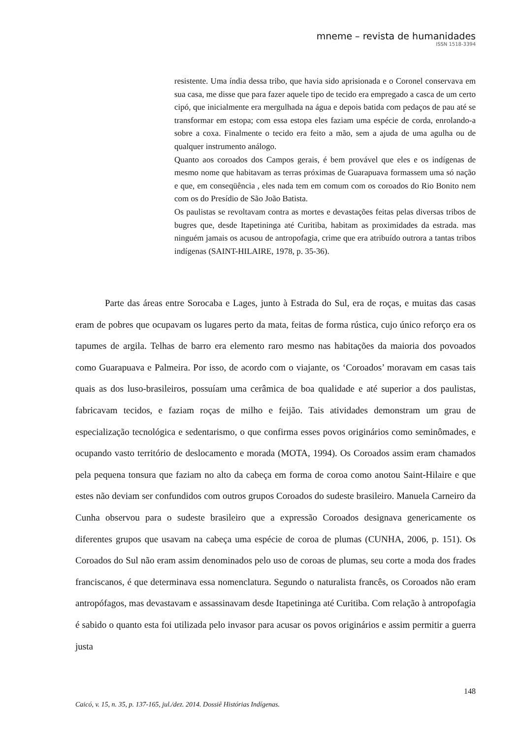mneme – revista de humanidades
ISSN 1518-3394
resistente. Uma índia dessa tribo, que havia sido aprisionada e o Coronel conservava em sua casa, me disse que para fazer aquele tipo de tecido era empregado a casca de um certo cipó, que inicialmente era mergulhada na água e depois batida com pedaços de pau até se transformar em estopa; com essa estopa eles faziam uma espécie de corda, enrolando-a sobre a coxa. Finalmente o tecido era feito a mão, sem a ajuda de uma agulha ou de qualquer instrumento análogo.
Quanto aos coroados dos Campos gerais, é bem provável que eles e os indígenas de mesmo nome que habitavam as terras próximas de Guarapuava formassem uma só nação e que, em conseqüência , eles nada tem em comum com os coroados do Rio Bonito nem com os do Presídio de São João Batista.
Os paulistas se revoltavam contra as mortes e devastações feitas pelas diversas tribos de bugres que, desde Itapetininga até Curitiba, habitam as proximidades da estrada. mas ninguém jamais os acusou de antropofagia, crime que era atribuído outrora a tantas tribos indígenas (SAINT-HILAIRE, 1978, p. 35-36).
Parte das áreas entre Sorocaba e Lages, junto à Estrada do Sul, era de roças, e muitas das casas eram de pobres que ocupavam os lugares perto da mata, feitas de forma rústica, cujo único reforço era os tapumes de argila. Telhas de barro era elemento raro mesmo nas habitações da maioria dos povoados como Guarapuava e Palmeira. Por isso, de acordo com o viajante, os ‘Coroados’ moravam em casas tais quais as dos luso-brasileiros, possuíam uma cerâmica de boa qualidade e até superior a dos paulistas, fabricavam tecidos, e faziam roças de milho e feijão. Tais atividades demonstram um grau de especialização tecnológica e sedentarismo, o que confirma esses povos originários como seminômades, e ocupando vasto território de deslocamento e morada (MOTA, 1994). Os Coroados assim eram chamados pela pequena tonsura que faziam no alto da cabeça em forma de coroa como anotou Saint-Hilaire e que estes não deviam ser confundidos com outros grupos Coroados do sudeste brasileiro. Manuela Carneiro da Cunha observou para o sudeste brasileiro que a expressão Coroados designava genericamente os diferentes grupos que usavam na cabeça uma espécie de coroa de plumas (CUNHA, 2006, p. 151). Os Coroados do Sul não eram assim denominados pelo uso de coroas de plumas, seu corte a moda dos frades franciscanos, é que determinava essa nomenclatura. Segundo o naturalista francês, os Coroados não eram antropófagos, mas devastavam e assassinavam desde Itapetininga até Curitiba. Com relação à antropofagia é sabido o quanto esta foi utilizada pelo invasor para acusar os povos originários e assim permitir a guerra justa
148
Caicó, v. 15, n. 35, p. 137-165, jul./dez. 2014. Dossiê Histórias Indígenas.